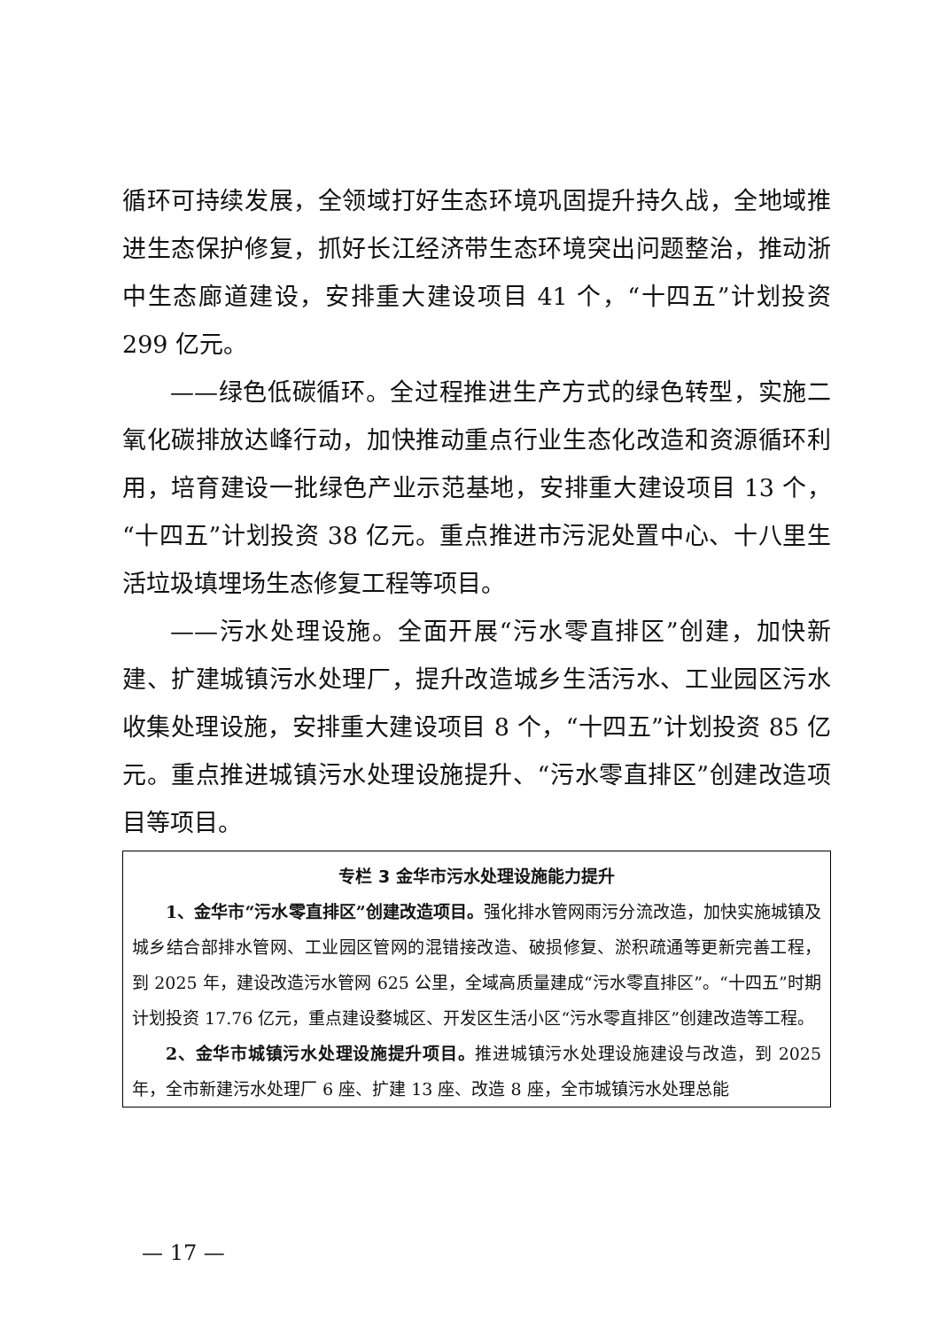循环可持续发展，全领域打好生态环境巩固提升持久战，全地域推进生态保护修复，抓好长江经济带生态环境突出问题整治，推动浙中生态廊道建设，安排重大建设项目 41 个，“十四五”计划投资 299 亿元。
——绿色低碳循环。全过程推进生产方式的绿色转型，实施二氧化碳排放达峰行动，加快推动重点行业生态化改造和资源循环利用，培育建设一批绿色产业示范基地，安排重大建设项目 13 个，“十四五”计划投资 38 亿元。重点推进市污泥处置中心、十八里生活垃圾填埋场生态修复工程等项目。
——污水处理设施。全面开展“污水零直排区”创建，加快新建、扩建城镇污水处理厂，提升改造城乡生活污水、工业园区污水收集处理设施，安排重大建设项目 8 个，“十四五”计划投资 85 亿元。重点推进城镇污水处理设施提升、“污水零直排区”创建改造项目等项目。
专栏 3 金华市污水处理设施能力提升
1、金华市“污水零直排区”创建改造项目。强化排水管网雨污分流改造，加快实施城镇及城乡结合部排水管网、工业园区管网的混错接改造、破损修复、淤积疏通等更新完善工程，到 2025 年，建设改造污水管网 625 公里，全域高质量建成“污水零直排区”。“十四五”时期计划投资 17.76 亿元，重点建设婺城区、开发区生活小区“污水零直排区”创建改造等工程。
2、金华市城镇污水处理设施提升项目。推进城镇污水处理设施建设与改造，到 2025 年，全市新建污水处理厂 6 座、扩建 13 座、改造 8 座，全市城镇污水处理总能
— 17 —